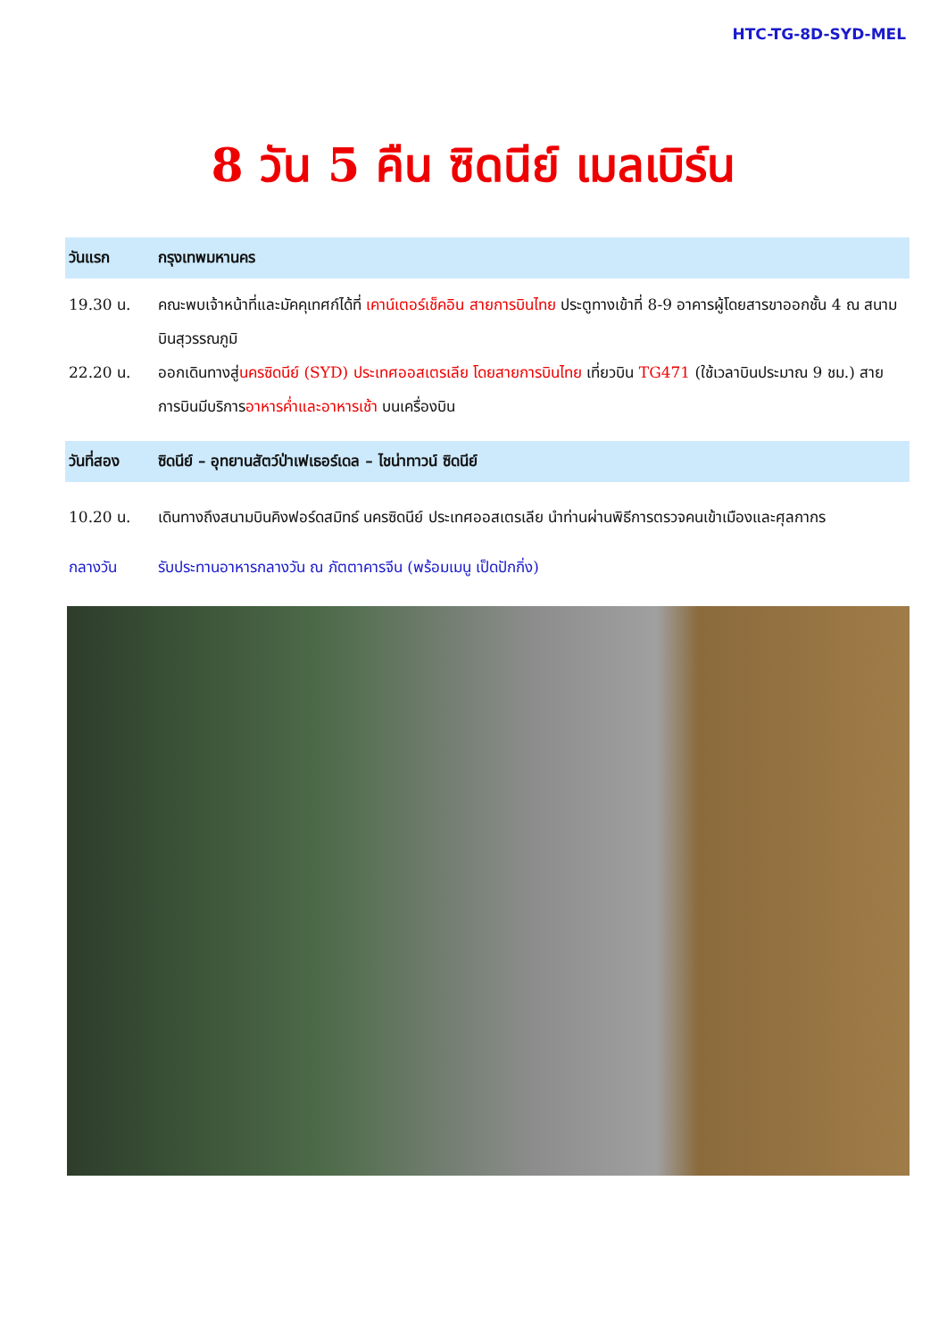HTC-TG-8D-SYD-MEL
8 วัน 5 คืน ซิดนีย์ เมลเบิร์น
วันแรก กรุงเทพมหานคร
19.30 น. คณะพบเจ้าหน้าที่และมัคคุเทศก์ได้ที่ เคาน์เตอร์เช็คอิน สายการบินไทย ประตูทางเข้าที่ 8-9 อาคารผู้โดยสารขาออกชั้น 4 ณ สนามบินสุวรรณภูมิ
22.20 น. ออกเดินทางสู่นครซิดนีย์ (SYD) ประเทศออสเตรเลีย โดยสายการบินไทย เที่ยวบิน TG471 (ใช้เวลาบินประมาณ 9 ชม.) สายการบินมีบริการอาหารค่ำและอาหารเช้า บนเครื่องบิน
วันที่สอง ซิดนีย์ – อุทยานสัตว์ป่าเฟเธอร์เดล – ไชน่าทาวน์ ซิดนีย์
10.20 น. เดินทางถึงสนามบินคิงฟอร์ดสมิทธ์ นครซิดนีย์ ประเทศออสเตรเลีย นำท่านผ่านพิธีการตรวจคนเข้าเมืองและศุลกากร
กลางวัน รับประทานอาหารกลางวัน ณ ภัตตาคารจีน (พร้อมเมนู เป็ดปักกิ่ง)